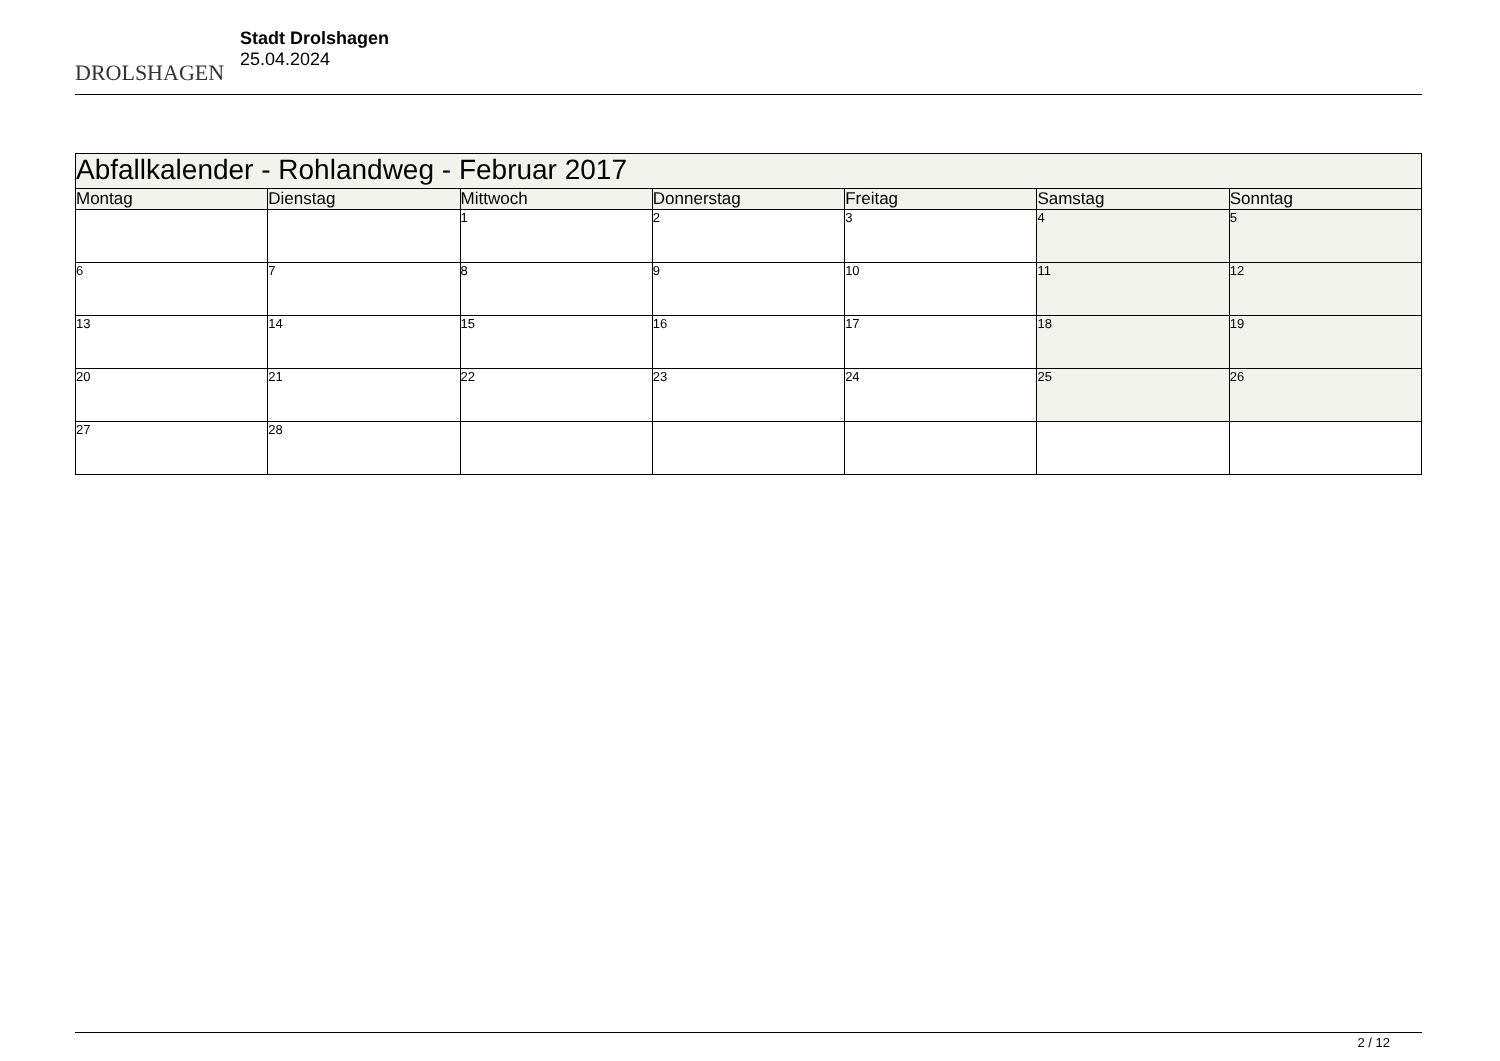DROLSHAGEN
Stadt Drolshagen
25.04.2024
| Abfallkalender - Rohlandweg - Februar 2017 | | | | | | |
| --- | --- | --- | --- | --- | --- | --- |
| Montag | Dienstag | Mittwoch | Donnerstag | Freitag | Samstag | Sonntag |
| | | 1 | 2 | 3 | 4 | 5 |
| 6 | 7 | 8 | 9 | 10 | 11 | 12 |
| 13 | 14 | 15 | 16 | 17 | 18 | 19 |
| 20 | 21 | 22 | 23 | 24 | 25 | 26 |
| 27 | 28 | | | | | |
2 / 12